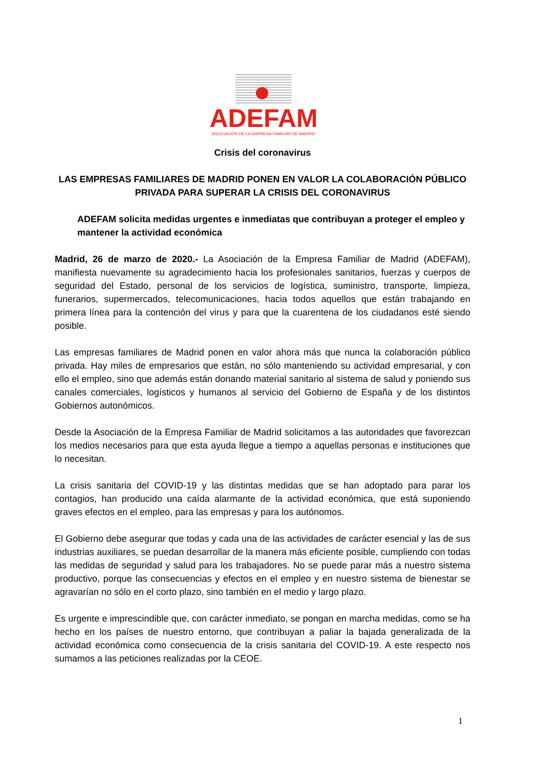ADEFAM
ASOCIACIÓN DE LA EMPRESA FAMILIAR DE MADRID
Crisis del coronavirus
LAS EMPRESAS FAMILIARES DE MADRID PONEN EN VALOR LA COLABORACIÓN PÚBLICO PRIVADA PARA SUPERAR LA CRISIS DEL CORONAVIRUS
ADEFAM solicita medidas urgentes e inmediatas que contribuyan a proteger el empleo y mantener la actividad económica
Madrid, 26 de marzo de 2020.- La Asociación de la Empresa Familiar de Madrid (ADEFAM), manifiesta nuevamente su agradecimiento hacia los profesionales sanitarios, fuerzas y cuerpos de seguridad del Estado, personal de los servicios de logística, suministro, transporte, limpieza, funerarios, supermercados, telecomunicaciones, hacia todos aquellos que están trabajando en primera línea para la contención del virus y para que la cuarentena de los ciudadanos esté siendo posible.
Las empresas familiares de Madrid ponen en valor ahora más que nunca la colaboración público privada. Hay miles de empresarios que están, no sólo manteniendo su actividad empresarial, y con ello el empleo, sino que además están donando material sanitario al sistema de salud y poniendo sus canales comerciales, logísticos y humanos al servicio del Gobierno de España y de los distintos Gobiernos autonómicos.
Desde la Asociación de la Empresa Familiar de Madrid solicitamos a las autoridades que favorezcan los medios necesarios para que esta ayuda llegue a tiempo a aquellas personas e instituciones que lo necesitan.
La crisis sanitaria del COVID-19 y las distintas medidas que se han adoptado para parar los contagios, han producido una caída alarmante de la actividad económica, que está suponiendo graves efectos en el empleo, para las empresas y para los autónomos.
El Gobierno debe asegurar que todas y cada una de las actividades de carácter esencial y las de sus industrias auxiliares, se puedan desarrollar de la manera más eficiente posible, cumpliendo con todas las medidas de seguridad y salud para los trabajadores. No se puede parar más a nuestro sistema productivo, porque las consecuencias y efectos en el empleo y en nuestro sistema de bienestar se agravarían no sólo en el corto plazo, sino también en el medio y largo plazo.
Es urgente e imprescindible que, con carácter inmediato, se pongan en marcha medidas, como se ha hecho en los países de nuestro entorno, que contribuyan a paliar la bajada generalizada de la actividad económica como consecuencia de la crisis sanitaria del COVID-19. A este respecto nos sumamos a las peticiones realizadas por la CEOE.
1